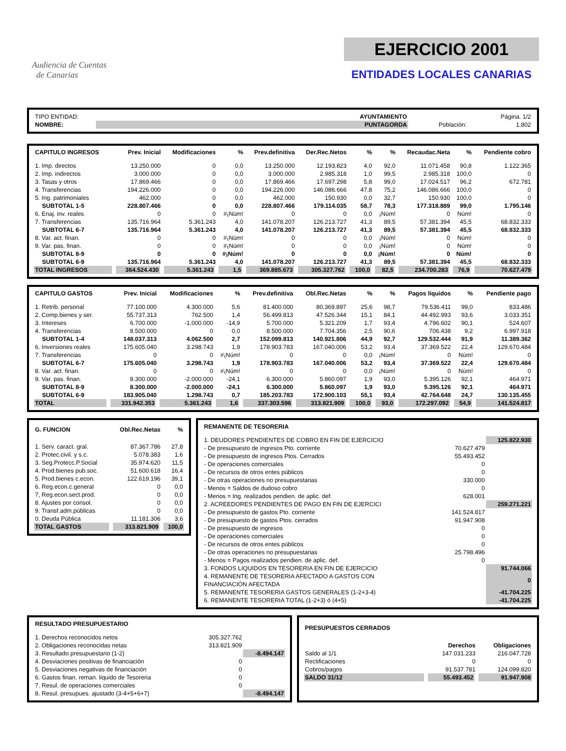Audiencia de Cuentas
de Canarias
EJERCICIO 2001
ENTIDADES LOCALES CANARIAS
| TIPO ENTIDAD: | AYUNTAMIENTO | | Página. 1/2 |
| NOMBRE: | PUNTAGORDA | Población: | 1.802 |
| CAPITULO INGRESOS | Prev. Inicial | Modificaciones | % | Prev.definitiva | Der.Rec.Netos | % | % | Recaudac.Neta | % | Pendiente cobro |
| --- | --- | --- | --- | --- | --- | --- | --- | --- | --- | --- |
| 1. Imp. directos | 13.250.000 | 0 | 0,0 | 13.250.000 | 12.193.823 | 4,0 | 92,0 | 11.071.458 | 90,8 | 1.122.365 |
| 2. Imp. indirectos | 3.000.000 | 0 | 0,0 | 3.000.000 | 2.985.318 | 1,0 | 99,5 | 2.985.318 | 100,0 | 0 |
| 3. Tasas y otros | 17.869.466 | 0 | 0,0 | 17.869.466 | 17.697.298 | 5,8 | 99,0 | 17.024.517 | 96,2 | 672.781 |
| 4. Transferencias | 194.226.000 | 0 | 0,0 | 194.226.000 | 146.086.666 | 47,8 | 75,2 | 146.086.666 | 100,0 | 0 |
| 5. Ing. patrimoniales | 462.000 | 0 | 0,0 | 462.000 | 150.930 | 0,0 | 32,7 | 150.930 | 100,0 | 0 |
| SUBTOTAL 1-5 | 228.807.466 | 0 | 0,0 | 228.807.466 | 179.114.035 | 58,7 | 78,3 | 177.318.889 | 99,0 | 1.795.146 |
| 6. Enaj. inv. reales | 0 | 0 | #¡Núm! | 0 | 0 | 0,0 | ¡Núm! | 0 | Núm! | 0 |
| 7. Transferencias | 135.716.964 | 5.361.243 | 4,0 | 141.078.207 | 126.213.727 | 41,3 | 89,5 | 57.381.394 | 45,5 | 68.832.333 |
| SUBTOTAL 6-7 | 135.716.964 | 5.361.243 | 4,0 | 141.078.207 | 126.213.727 | 41,3 | 89,5 | 57.381.394 | 45,5 | 68.832.333 |
| 8. Var. act. finan. | 0 | 0 | #¡Núm! | 0 | 0 | 0,0 | ¡Núm! | 0 | Núm! | 0 |
| 9. Var. pas. finan. | 0 | 0 | #¡Núm! | 0 | 0 | 0,0 | ¡Núm! | 0 | Núm! | 0 |
| SUBTOTAL 8-9 | 0 | 0 | #¡Núm! | 0 | 0 | 0,0 | ¡Núm! | 0 | Núm! | 0 |
| SUBTOTAL 6-9 | 135.716.964 | 5.361.243 | 4,0 | 141.078.207 | 126.213.727 | 41,3 | 89,5 | 57.381.394 | 45,5 | 68.832.333 |
| TOTAL INGRESOS | 364.524.430 | 5.361.243 | 1,5 | 369.885.673 | 305.327.762 | 100,0 | 82,5 | 234.700.283 | 76,9 | 70.627.479 |
| CAPITULO GASTOS | Prev. Inicial | Modificaciones | % | Prev.definitiva | Obl.Rec.Netas | % | % | Pagos líquidos | % | Pendiente pago |
| --- | --- | --- | --- | --- | --- | --- | --- | --- | --- | --- |
| 1. Retrib. personal | 77.100.000 | 4.300.000 | 5,6 | 81.400.000 | 80.369.897 | 25,6 | 98,7 | 79.536.411 | 99,0 | 833.486 |
| 2. Comp.bienes y ser. | 55.737.313 | 762.500 | 1,4 | 56.499.813 | 47.526.344 | 15,1 | 84,1 | 44.492.993 | 93,6 | 3.033.351 |
| 3. Intereses | 6.700.000 | -1.000.000 | -14,9 | 5.700.000 | 5.321.209 | 1,7 | 93,4 | 4.796.602 | 90,1 | 524.607 |
| 4. Transferencias | 8.500.000 | 0 | 0,0 | 8.500.000 | 7.704.356 | 2,5 | 90,6 | 706.438 | 9,2 | 6.997.918 |
| SUBTOTAL 1-4 | 148.037.313 | 4.062.500 | 2,7 | 152.099.813 | 140.921.806 | 44,9 | 92,7 | 129.532.444 | 91,9 | 11.389.362 |
| 6. Inversiones reales | 175.605.040 | 3.298.743 | 1,9 | 178.903.783 | 167.040.006 | 53,2 | 93,4 | 37.369.522 | 22,4 | 129.670.484 |
| 7. Transferencias | 0 | 0 | #¡Núm! | 0 | 0 | 0,0 | ¡Núm! | 0 | Núm! | 0 |
| SUBTOTAL 6-7 | 175.605.040 | 3.298.743 | 1,9 | 178.903.783 | 167.040.006 | 53,2 | 93,4 | 37.369.522 | 22,4 | 129.670.484 |
| 8. Var. act. finan. | 0 | 0 | #¡Núm! | 0 | 0 | 0,0 | ¡Núm! | 0 | Núm! | 0 |
| 9. Var. pas. finan. | 8.300.000 | -2.000.000 | -24,1 | 6.300.000 | 5.860.097 | 1,9 | 93,0 | 5.395.126 | 92,1 | 464.971 |
| SUBTOTAL 8-9 | 8.300.000 | -2.000.000 | -24,1 | 6.300.000 | 5.860.097 | 1,9 | 93,0 | 5.395.126 | 92,1 | 464.971 |
| SUBTOTAL 6-9 | 183.905.040 | 1.298.743 | 0,7 | 185.203.783 | 172.900.103 | 55,1 | 93,4 | 42.764.648 | 24,7 | 130.135.455 |
| TOTAL | 331.942.353 | 5.361.243 | 1,6 | 337.303.596 | 313.821.909 | 100,0 | 93,0 | 172.297.092 | 54,9 | 141.524.817 |
| G. FUNCION | Obl.Rec.Netas | % |
| --- | --- | --- |
| 1. Serv. caract. gral. | 87.367.786 | 27,8 |
| 2. Protec.civil. y s.c. | 5.078.383 | 1,6 |
| 3. Seg.Protecc.P.Social | 35.974.620 | 11,5 |
| 4. Prod.bienes pub.soc. | 51.600.618 | 16,4 |
| 5. Prod.bienes c.econ. | 122.619.196 | 39,1 |
| 6. Reg.econ.c.general | 0 | 0,0 |
| 7, Reg.econ.sect.prod. | 0 | 0,0 |
| 8. Ajustes por consol. | 0 | 0,0 |
| 9. Transf.adm.públicas | 0 | 0,0 |
| 0. Deuda Pública | 11.181.306 | 3,6 |
| TOTAL GASTOS | 313.821.909 | 100,0 |
| REMANENTE DE TESORERIA | | |
| --- | --- | --- |
| 1. DEUDORES PENDIENTES DE COBRO EN FIN DE EJERCICIO | | 125.822.930 |
| - De presupuesto de ingresos Pto. corriente | 70.627.479 | |
| - De presupuesto de ingresos Ptos. Cerrados | 55.493.452 | |
| - De operaciones comerciales | 0 | |
| - De recursos de otros entes públicos | 0 | |
| - De otras operaciones no presupuestarias | 330.000 | |
| - Menos = Saldos de dudoso cobro | 0 | |
| - Menos = Ing. realizados pendien. de aplic. def. | 628.001 | |
| 2. ACREEDORES PENDIENTES DE PAGO EN FIN DE EJERCICI | | 259.271.221 |
| - De presupuesto de gastos Pto. corriente | 141.524.817 | |
| - De presupuesto de gastos Ptos. cerrados | 91.947.908 | |
| - De presupuesto de ingresos | 0 | |
| - De operaciones comerciales | 0 | |
| - De recursos de otros entes públicos | 0 | |
| - De otras operaciones no presupuestarias | 25.798.496 | |
| - Menos = Pagos realizados pendien. de aplic. def. | 0 | |
| 3. FONDOS LIQUIDOS EN TESORERIA EN FIN DE EJERCICIO | | 91.744.066 |
| 4. REMANENTE DE TESORERIA AFECTADO A GASTOS CON FINANCIACIÓN AFECTADA | | 0 |
| 5. REMANENTE TESORERIA GASTOS GENERALES (1-2+3-4) | | -41.704.225 |
| 6. REMANENTE TESORERIA TOTAL (1-2+3) ó (4+5) | | -41.704.225 |
| RESULTADO PRESUPUESTARIO | | |
| --- | --- | --- |
| 1. Derechos reconocidos netos | 305.327.762 | |
| 2. Obligaciones reconocidas netas | 313.821.909 | |
| 3. Resultado presupuestario (1-2) | | -8.494.147 |
| 4. Desviaciones positivas de financiación | 0 | |
| 5. Desviaciones negativas de financiación | 0 | |
| 6. Gastos finan. reman. liquido de Tesoreria | 0 | |
| 7. Resul. de operaciones comerciales | 0 | |
| 8. Resul. presupues. ajustado (3-4+5+6+7) | | -8.494.147 |
| PRESUPUESTOS CERRADOS | | |
| --- | --- | --- |
| | Derechos | Obligaciones |
| Saldo al 1/1 | 147.031.233 | 216.047.728 |
| Rectificaciones | 0 | 0 |
| Cobros/pagos | 91.537.781 | 124.099.820 |
| SALDO 31/12 | 55.493.452 | 91.947.908 |